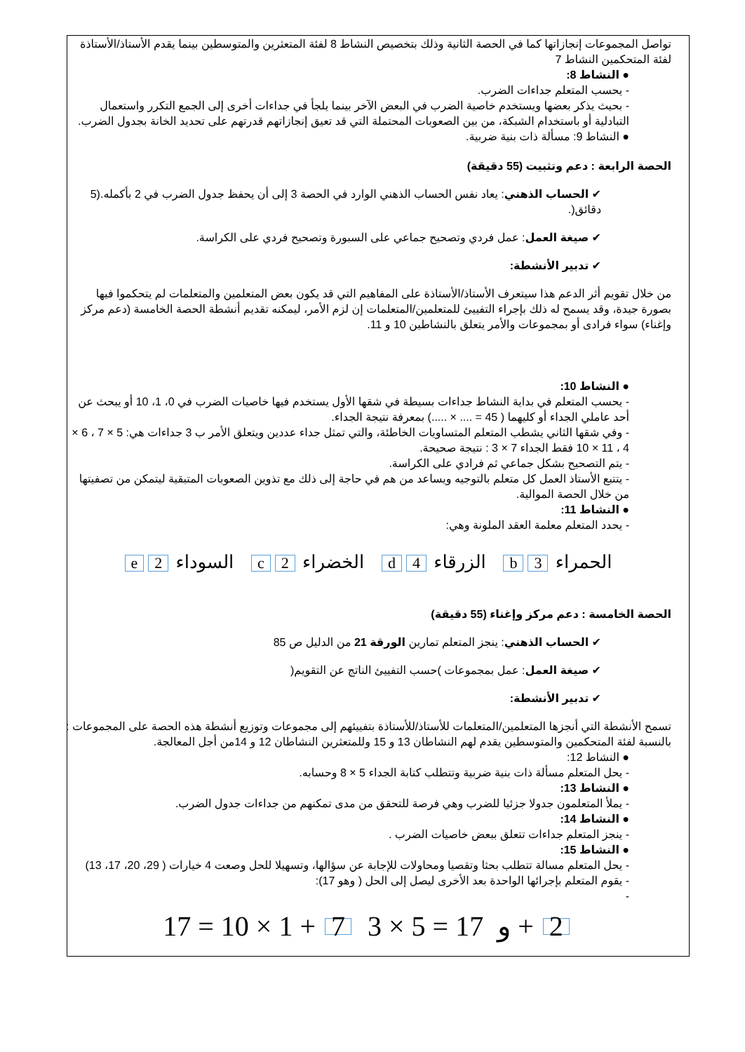تواصل المجموعات إنجازاتها كما في الحصة الثانية وذلك بتخصيص النشاط 8 لفئة المتعثرين والمتوسطين بينما يقدم الأستاذ/الأستاذة لفئة المتحكمين النشاط 7
● النشاط 8:
- يحسب المتعلم جداءات الضرب.
- بحيث يذكر بعضها ويستخدم خاصية الضرب في البعض الآخر بينما يلجأ في جداءات أخرى إلى الجمع التكرر واستعمال التبادلية أو باستخدام الشبكة، من بين الصعوبات المحتملة التي قد تعيق إنجازاتهم قدرتهم على تحديد الخانة بجدول الضرب.
● النشاط 9: مسألة ذات بنية ضربية.
الحصة الرابعة : دعم وتثبيت (55 دقيقة)
✔ الحساب الذهني: يعاد نفس الحساب الذهني الوارد في الحصة 3 إلى أن يحفظ جدول الضرب في 2 بأكمله.(5 دقائق(.
✔ صيغة العمل: عمل فردي وتصحيح جماعي على السبورة وتصحيح فردي على الكراسة.
✔ تدبير الأنشطة:
من خلال تقويم أثر الدعم هذا سيتعرف الأستاذ/الأستاذة على المفاهيم التي قد يكون بعض المتعلمين والمتعلمات لم يتحكموا فيها بصورة جيدة، وقد يسمح له ذلك بإجراء التفييئ للمتعلمين/المتعلمات إن لزم الأمر، ليمكنه تقديم أنشطة الحصة الخامسة (دعم مركز وإغناء) سواء فرادى أو بمجموعات والأمر يتعلق بالنشاطين 10 و 11.
● النشاط 10:
- يحسب المتعلم في بداية النشاط جداءات بسيطة في شقها الأول يستخدم فيها خاصيات الضرب في 0، 1، 10 أو يبحث عن أحد عاملي الجداء أو كليهما ( 45 = .... × .....) بمعرفة نتيجة الجداء.
- وفي شقها الثاني يشطب المتعلم المتساويات الخاطئة، والتي تمثل جداء عددين ويتعلق الأمر ب 3 جداءات هي: 5 × 7 ، 6 × 4 ، 11 × 10 فقط الجداء 7 × 3 : نتيجة صحيحة.
- يتم التصحيح بشكل جماعي ثم فرادي على الكراسة.
- يتتبع الأستاذ العمل كل متعلم بالتوجيه ويساعد من هم في حاجة إلى ذلك مع تذوين الصعوبات المتبقية ليتمكن من تصفيتها من خلال الحصة الموالية.
● النشاط 11:
- يحدد المتعلم معلمة العقد الملونة وهي:
الحمراء 3 b الزرقاء 4 d الخضراء 2 c السوداء 2 e
الحصة الخامسة : دعم مركز وإغناء (55 دقيقة)
✔ الحساب الذهني: ينجز المتعلم تمارين الورقة 21 من الدليل ص 85
✔ صيغة العمل: عمل بمجموعات )حسب التفييئ الناتج عن التقويم(
✔ تدبير الأنشطة:
تسمح الأنشطة التي أنجزها المتعلمين/المتعلمات للأستاذ/للأستاذة بتفييئهم إلى مجموعات وتوزيع أنشطة هذه الحصة على المجموعات : بالنسبة لفئة المتحكمين والمتوسطين يقدم لهم النشاطان 13 و 15 وللمتعثرين النشاطان 12 و 14من أجل المعالجة.
● النشاط 12:
- يحل المتعلم مسألة ذات بنية ضربية وتتطلب كتابة الجداء 5 × 8 وحسابه.
● النشاط 13:
- يملأ المتعلمون جدولا جزئيا للضرب وهي فرصة للتحقق من مدى تمكنهم من جداءات جدول الضرب.
● النشاط 14:
- ينجز المتعلم جداءات تتعلق ببعض خاصيات الضرب .
● النشاط 15:
- يحل المتعلم مسالة تتطلب بحثا وتقصيا ومحاولات للإجابة عن سؤالها، وتسهيلا للحل وصعت 4 خيارات ( 29، 20، 17، 13)
- يقوم المتعلم بإجرائها الواحدة بعد الأخرى ليصل إلى الحل ( وهو 17):
-
17 = 10 × 1 + 7 و 17 = 5 × 3 + 2